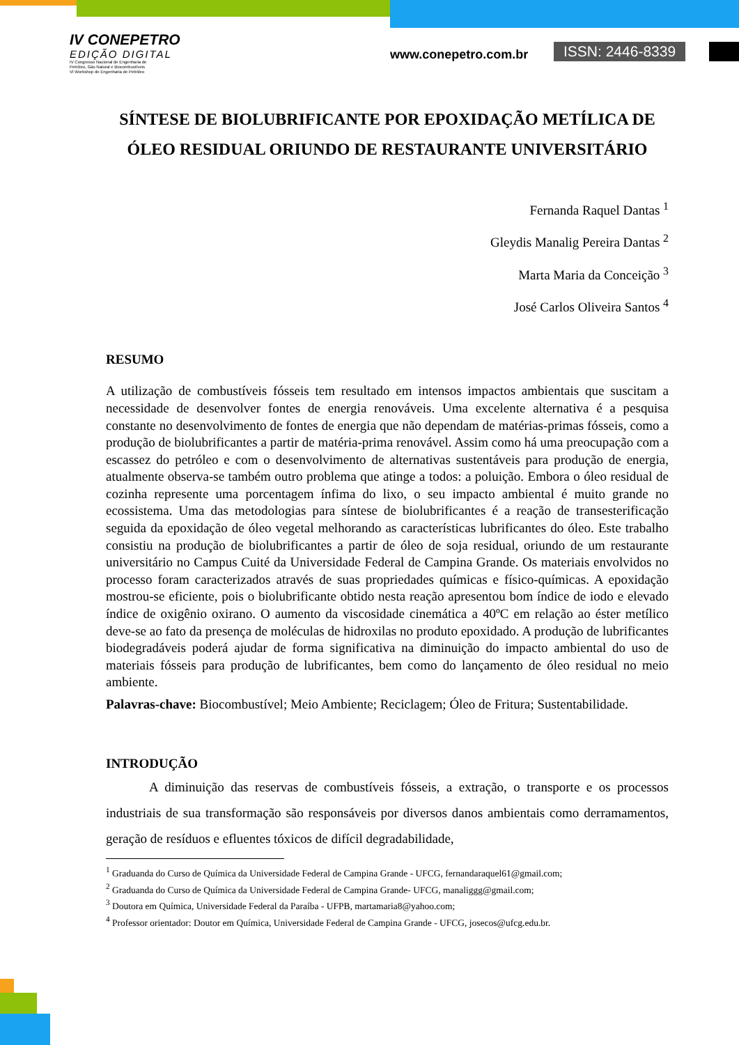IV CONEPETRO
EDIÇÃO DIGITAL
IV Congresso Nacional de Engenharia de
Petróleo, Gás Natural e Biocombustíveis
VI Workshop de Engenharia de Petróleo
www.conepetro.com.br ISSN: 2446-8339
SÍNTESE DE BIOLUBRIFICANTE POR EPOXIDAÇÃO METÍLICA DE ÓLEO RESIDUAL ORIUNDO DE RESTAURANTE UNIVERSITÁRIO
Fernanda Raquel Dantas <sup>1</sup>
Gleydis Manalig Pereira Dantas <sup>2</sup>
Marta Maria da Conceição <sup>3</sup>
José Carlos Oliveira Santos <sup>4</sup>
RESUMO
A utilização de combustíveis fósseis tem resultado em intensos impactos ambientais que suscitam a necessidade de desenvolver fontes de energia renováveis. Uma excelente alternativa é a pesquisa constante no desenvolvimento de fontes de energia que não dependam de matérias-primas fósseis, como a produção de biolubrificantes a partir de matéria-prima renovável. Assim como há uma preocupação com a escassez do petróleo e com o desenvolvimento de alternativas sustentáveis para produção de energia, atualmente observa-se também outro problema que atinge a todos: a poluição. Embora o óleo residual de cozinha represente uma porcentagem ínfima do lixo, o seu impacto ambiental é muito grande no ecossistema. Uma das metodologias para síntese de biolubrificantes é a reação de transesterificação seguida da epoxidação de óleo vegetal melhorando as características lubrificantes do óleo. Este trabalho consistiu na produção de biolubrificantes a partir de óleo de soja residual, oriundo de um restaurante universitário no Campus Cuité da Universidade Federal de Campina Grande. Os materiais envolvidos no processo foram caracterizados através de suas propriedades químicas e físico-químicas. A epoxidação mostrou-se eficiente, pois o biolubrificante obtido nesta reação apresentou bom índice de iodo e elevado índice de oxigênio oxirano. O aumento da viscosidade cinemática a 40ºC em relação ao éster metílico deve-se ao fato da presença de moléculas de hidroxilas no produto epoxidado. A produção de lubrificantes biodegradáveis poderá ajudar de forma significativa na diminuição do impacto ambiental do uso de materiais fósseis para produção de lubrificantes, bem como do lançamento de óleo residual no meio ambiente.
Palavras-chave: Biocombustível; Meio Ambiente; Reciclagem; Óleo de Fritura; Sustentabilidade.
INTRODUÇÃO
A diminuição das reservas de combustíveis fósseis, a extração, o transporte e os processos industriais de sua transformação são responsáveis por diversos danos ambientais como derramamentos, geração de resíduos e efluentes tóxicos de difícil degradabilidade,
<sup>1</sup> Graduanda do Curso de Química da Universidade Federal de Campina Grande - UFCG, fernandaraquel61@gmail.com;
<sup>2</sup> Graduanda do Curso de Química da Universidade Federal de Campina Grande- UFCG, manaliggg@gmail.com;
<sup>3</sup> Doutora em Química, Universidade Federal da Paraíba - UFPB, martamaria8@yahoo.com;
<sup>4</sup> Professor orientador: Doutor em Química, Universidade Federal de Campina Grande - UFCG, josecos@ufcg.edu.br.